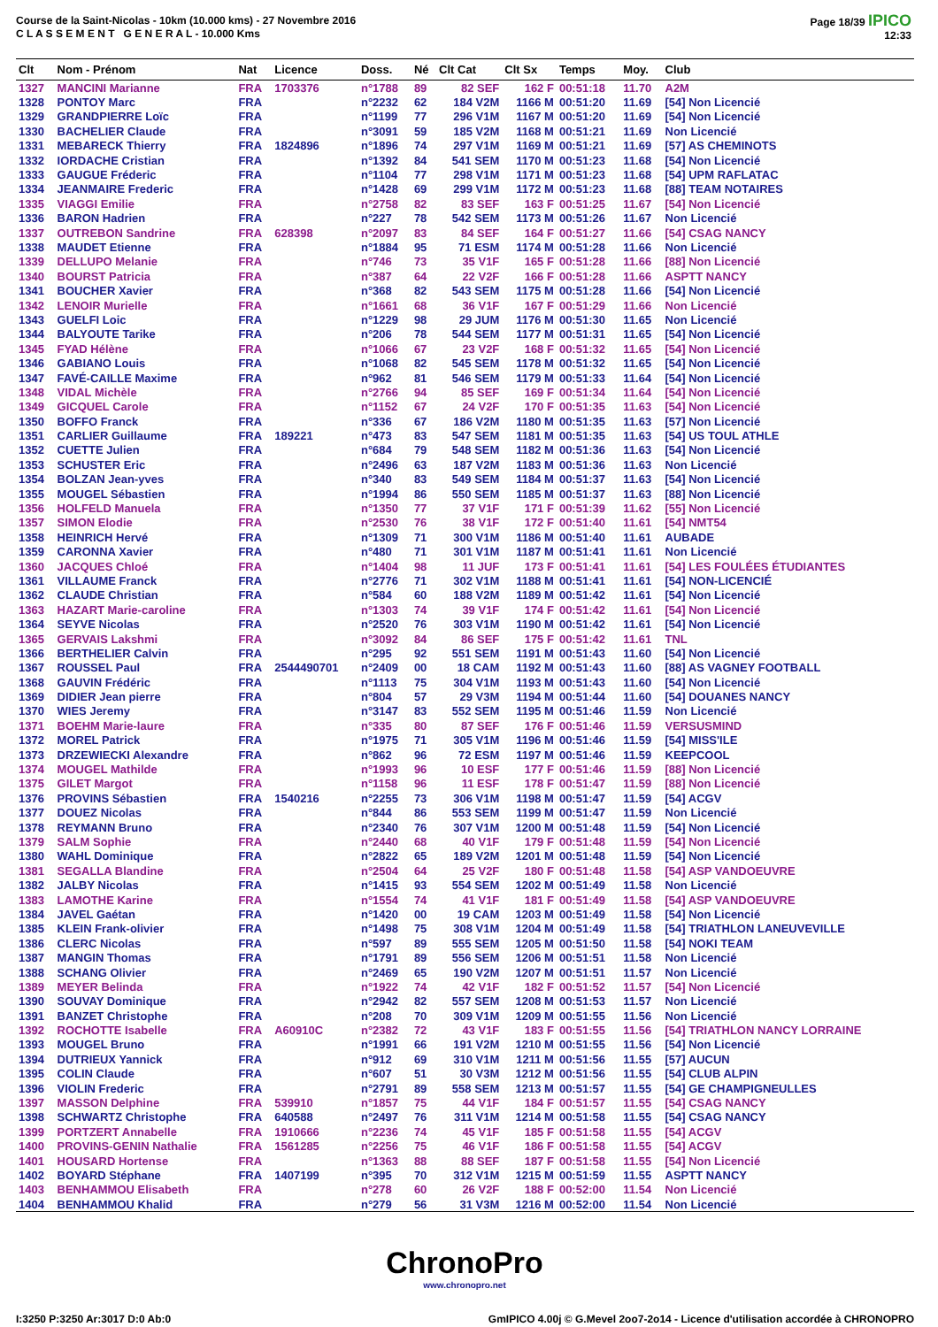Course de la Saint-Nicolas - 10km (10.000 kms) - 27 Novembre 2016
C L A S S E M E N T G E N E R A L - 10.000 Kms
Page 18/39 IPICO
12:33
| Clt | Nom - Prénom | Nat | Licence | Doss. | Né | Clt Cat | Clt Sx | Temps | Moy. | Club |
| --- | --- | --- | --- | --- | --- | --- | --- | --- | --- | --- |
| 1327 | MANCINI Marianne | FRA | 1703376 | n°1788 | 89 | 82 SEF | 162 F | 00:51:18 | 11.70 | A2M |
| 1328 | PONTOY Marc | FRA | | n°2232 | 62 | 184 V2M | 1166 M | 00:51:20 | 11.69 | [54] Non Licencié |
| 1329 | GRANDPIERRE Loïc | FRA | | n°1199 | 77 | 296 V1M | 1167 M | 00:51:20 | 11.69 | [54] Non Licencié |
| 1330 | BACHELIER Claude | FRA | | n°3091 | 59 | 185 V2M | 1168 M | 00:51:21 | 11.69 | Non Licencié |
| 1331 | MEBARECK Thierry | FRA | 1824896 | n°1896 | 74 | 297 V1M | 1169 M | 00:51:21 | 11.69 | [57] AS CHEMINOTS |
| 1332 | IORDACHE Cristian | FRA | | n°1392 | 84 | 541 SEM | 1170 M | 00:51:23 | 11.68 | [54] Non Licencié |
| 1333 | GAUGUE Fréderic | FRA | | n°1104 | 77 | 298 V1M | 1171 M | 00:51:23 | 11.68 | [54] UPM RAFLATAC |
| 1334 | JEANMAIRE Frederic | FRA | | n°1428 | 69 | 299 V1M | 1172 M | 00:51:23 | 11.68 | [88] TEAM NOTAIRES |
| 1335 | VIAGGI Emilie | FRA | | n°2758 | 82 | 83 SEF | 163 F | 00:51:25 | 11.67 | [54] Non Licencié |
| 1336 | BARON Hadrien | FRA | | n°227 | 78 | 542 SEM | 1173 M | 00:51:26 | 11.67 | Non Licencié |
| 1337 | OUTREBON Sandrine | FRA | 628398 | n°2097 | 83 | 84 SEF | 164 F | 00:51:27 | 11.66 | [54] CSAG NANCY |
| 1338 | MAUDET Etienne | FRA | | n°1884 | 95 | 71 ESM | 1174 M | 00:51:28 | 11.66 | Non Licencié |
| 1339 | DELLUPO Melanie | FRA | | n°746 | 73 | 35 V1F | 165 F | 00:51:28 | 11.66 | [88] Non Licencié |
| 1340 | BOURST Patricia | FRA | | n°387 | 64 | 22 V2F | 166 F | 00:51:28 | 11.66 | ASPTT NANCY |
| 1341 | BOUCHER Xavier | FRA | | n°368 | 82 | 543 SEM | 1175 M | 00:51:28 | 11.66 | [54] Non Licencié |
| 1342 | LENOIR Murielle | FRA | | n°1661 | 68 | 36 V1F | 167 F | 00:51:29 | 11.66 | Non Licencié |
| 1343 | GUELFI Loic | FRA | | n°1229 | 98 | 29 JUM | 1176 M | 00:51:30 | 11.65 | Non Licencié |
| 1344 | BALYOUTE Tarike | FRA | | n°206 | 78 | 544 SEM | 1177 M | 00:51:31 | 11.65 | [54] Non Licencié |
| 1345 | FYAD Hélène | FRA | | n°1066 | 67 | 23 V2F | 168 F | 00:51:32 | 11.65 | [54] Non Licencié |
| 1346 | GABIANO Louis | FRA | | n°1068 | 82 | 545 SEM | 1178 M | 00:51:32 | 11.65 | [54] Non Licencié |
| 1347 | FAVÉ-CAILLE Maxime | FRA | | n°962 | 81 | 546 SEM | 1179 M | 00:51:33 | 11.64 | [54] Non Licencié |
| 1348 | VIDAL Michèle | FRA | | n°2766 | 94 | 85 SEF | 169 F | 00:51:34 | 11.64 | [54] Non Licencié |
| 1349 | GICQUEL Carole | FRA | | n°1152 | 67 | 24 V2F | 170 F | 00:51:35 | 11.63 | [54] Non Licencié |
| 1350 | BOFFO Franck | FRA | | n°336 | 67 | 186 V2M | 1180 M | 00:51:35 | 11.63 | [57] Non Licencié |
| 1351 | CARLIER Guillaume | FRA | 189221 | n°473 | 83 | 547 SEM | 1181 M | 00:51:35 | 11.63 | [54] US TOUL ATHLE |
| 1352 | CUETTE Julien | FRA | | n°684 | 79 | 548 SEM | 1182 M | 00:51:36 | 11.63 | [54] Non Licencié |
| 1353 | SCHUSTER Eric | FRA | | n°2496 | 63 | 187 V2M | 1183 M | 00:51:36 | 11.63 | Non Licencié |
| 1354 | BOLZAN Jean-yves | FRA | | n°340 | 83 | 549 SEM | 1184 M | 00:51:37 | 11.63 | [54] Non Licencié |
| 1355 | MOUGEL Sébastien | FRA | | n°1994 | 86 | 550 SEM | 1185 M | 00:51:37 | 11.63 | [88] Non Licencié |
| 1356 | HOLFELD Manuela | FRA | | n°1350 | 77 | 37 V1F | 171 F | 00:51:39 | 11.62 | [55] Non Licencié |
| 1357 | SIMON Elodie | FRA | | n°2530 | 76 | 38 V1F | 172 F | 00:51:40 | 11.61 | [54] NMT54 |
| 1358 | HEINRICH Hervé | FRA | | n°1309 | 71 | 300 V1M | 1186 M | 00:51:40 | 11.61 | AUBADE |
| 1359 | CARONNA Xavier | FRA | | n°480 | 71 | 301 V1M | 1187 M | 00:51:41 | 11.61 | Non Licencié |
| 1360 | JACQUES Chloé | FRA | | n°1404 | 98 | 11 JUF | 173 F | 00:51:41 | 11.61 | [54] LES FOULÉES ÉTUDIANTES |
| 1361 | VILLAUME Franck | FRA | | n°2776 | 71 | 302 V1M | 1188 M | 00:51:41 | 11.61 | [54] NON-LICENCIÉ |
| 1362 | CLAUDE Christian | FRA | | n°584 | 60 | 188 V2M | 1189 M | 00:51:42 | 11.61 | [54] Non Licencié |
| 1363 | HAZART Marie-caroline | FRA | | n°1303 | 74 | 39 V1F | 174 F | 00:51:42 | 11.61 | [54] Non Licencié |
| 1364 | SEYVE Nicolas | FRA | | n°2520 | 76 | 303 V1M | 1190 M | 00:51:42 | 11.61 | [54] Non Licencié |
| 1365 | GERVAIS Lakshmi | FRA | | n°3092 | 84 | 86 SEF | 175 F | 00:51:42 | 11.61 | TNL |
| 1366 | BERTHELIER Calvin | FRA | | n°295 | 92 | 551 SEM | 1191 M | 00:51:43 | 11.60 | [54] Non Licencié |
| 1367 | ROUSSEL Paul | FRA | 2544490701 | n°2409 | 00 | 18 CAM | 1192 M | 00:51:43 | 11.60 | [88] AS VAGNEY FOOTBALL |
| 1368 | GAUVIN Frédéric | FRA | | n°1113 | 75 | 304 V1M | 1193 M | 00:51:43 | 11.60 | [54] Non Licencié |
| 1369 | DIDIER Jean pierre | FRA | | n°804 | 57 | 29 V3M | 1194 M | 00:51:44 | 11.60 | [54] DOUANES NANCY |
| 1370 | WIES Jeremy | FRA | | n°3147 | 83 | 552 SEM | 1195 M | 00:51:46 | 11.59 | Non Licencié |
| 1371 | BOEHM Marie-laure | FRA | | n°335 | 80 | 87 SEF | 176 F | 00:51:46 | 11.59 | VERSUSMIND |
| 1372 | MOREL Patrick | FRA | | n°1975 | 71 | 305 V1M | 1196 M | 00:51:46 | 11.59 | [54] MISS'ILE |
| 1373 | DRZEWIECKI Alexandre | FRA | | n°862 | 96 | 72 ESM | 1197 M | 00:51:46 | 11.59 | KEEPCOOL |
| 1374 | MOUGEL Mathilde | FRA | | n°1993 | 96 | 10 ESF | 177 F | 00:51:46 | 11.59 | [88] Non Licencié |
| 1375 | GILET Margot | FRA | | n°1158 | 96 | 11 ESF | 178 F | 00:51:47 | 11.59 | [88] Non Licencié |
| 1376 | PROVINS Sébastien | FRA | 1540216 | n°2255 | 73 | 306 V1M | 1198 M | 00:51:47 | 11.59 | [54] ACGV |
| 1377 | DOUEZ Nicolas | FRA | | n°844 | 86 | 553 SEM | 1199 M | 00:51:47 | 11.59 | Non Licencié |
| 1378 | REYMANN Bruno | FRA | | n°2340 | 76 | 307 V1M | 1200 M | 00:51:48 | 11.59 | [54] Non Licencié |
| 1379 | SALM Sophie | FRA | | n°2440 | 68 | 40 V1F | 179 F | 00:51:48 | 11.59 | [54] Non Licencié |
| 1380 | WAHL Dominique | FRA | | n°2822 | 65 | 189 V2M | 1201 M | 00:51:48 | 11.59 | [54] Non Licencié |
| 1381 | SEGALLA Blandine | FRA | | n°2504 | 64 | 25 V2F | 180 F | 00:51:48 | 11.58 | [54] ASP VANDOEUVRE |
| 1382 | JALBY Nicolas | FRA | | n°1415 | 93 | 554 SEM | 1202 M | 00:51:49 | 11.58 | Non Licencié |
| 1383 | LAMOTHE Karine | FRA | | n°1554 | 74 | 41 V1F | 181 F | 00:51:49 | 11.58 | [54] ASP VANDOEUVRE |
| 1384 | JAVEL Gaétan | FRA | | n°1420 | 00 | 19 CAM | 1203 M | 00:51:49 | 11.58 | [54] Non Licencié |
| 1385 | KLEIN Frank-olivier | FRA | | n°1498 | 75 | 308 V1M | 1204 M | 00:51:49 | 11.58 | [54] TRIATHLON LANEUVEVILLE |
| 1386 | CLERC Nicolas | FRA | | n°597 | 89 | 555 SEM | 1205 M | 00:51:50 | 11.58 | [54] NOKI TEAM |
| 1387 | MANGIN Thomas | FRA | | n°1791 | 89 | 556 SEM | 1206 M | 00:51:51 | 11.58 | Non Licencié |
| 1388 | SCHANG Olivier | FRA | | n°2469 | 65 | 190 V2M | 1207 M | 00:51:51 | 11.57 | Non Licencié |
| 1389 | MEYER Belinda | FRA | | n°1922 | 74 | 42 V1F | 182 F | 00:51:52 | 11.57 | [54] Non Licencié |
| 1390 | SOUVAY Dominique | FRA | | n°2942 | 82 | 557 SEM | 1208 M | 00:51:53 | 11.57 | Non Licencié |
| 1391 | BANZET Christophe | FRA | | n°208 | 70 | 309 V1M | 1209 M | 00:51:55 | 11.56 | Non Licencié |
| 1392 | ROCHOTTE Isabelle | FRA | A60910C | n°2382 | 72 | 43 V1F | 183 F | 00:51:55 | 11.56 | [54] TRIATHLON NANCY LORRAINE |
| 1393 | MOUGEL Bruno | FRA | | n°1991 | 66 | 191 V2M | 1210 M | 00:51:55 | 11.56 | [54] Non Licencié |
| 1394 | DUTRIEUX Yannick | FRA | | n°912 | 69 | 310 V1M | 1211 M | 00:51:56 | 11.55 | [57] AUCUN |
| 1395 | COLIN Claude | FRA | | n°607 | 51 | 30 V3M | 1212 M | 00:51:56 | 11.55 | [54] CLUB ALPIN |
| 1396 | VIOLIN Frederic | FRA | | n°2791 | 89 | 558 SEM | 1213 M | 00:51:57 | 11.55 | [54] GE CHAMPIGNEULLES |
| 1397 | MASSON Delphine | FRA | 539910 | n°1857 | 75 | 44 V1F | 184 F | 00:51:57 | 11.55 | [54] CSAG NANCY |
| 1398 | SCHWARTZ Christophe | FRA | 640588 | n°2497 | 76 | 311 V1M | 1214 M | 00:51:58 | 11.55 | [54] CSAG NANCY |
| 1399 | PORTZERT Annabelle | FRA | 1910666 | n°2236 | 74 | 45 V1F | 185 F | 00:51:58 | 11.55 | [54] ACGV |
| 1400 | PROVINS-GENIN Nathalie | FRA | 1561285 | n°2256 | 75 | 46 V1F | 186 F | 00:51:58 | 11.55 | [54] ACGV |
| 1401 | HOUSARD Hortense | FRA | | n°1363 | 88 | 88 SEF | 187 F | 00:51:58 | 11.55 | [54] Non Licencié |
| 1402 | BOYARD Stéphane | FRA | 1407199 | n°395 | 70 | 312 V1M | 1215 M | 00:51:59 | 11.55 | ASPTT NANCY |
| 1403 | BENHAMMOU Elisabeth | FRA | | n°278 | 60 | 26 V2F | 188 F | 00:52:00 | 11.54 | Non Licencié |
| 1404 | BENHAMMOU Khalid | FRA | | n°279 | 56 | 31 V3M | 1216 M | 00:52:00 | 11.54 | Non Licencié |
ChronoPro
www.chronopro.net
I:3250 P:3250 Ar:3017 D:0 Ab:0
GmIPICO 4.00j © G.Mevel 2oo7-2o14 - Licence d'utilisation accordée à CHRONOPRO